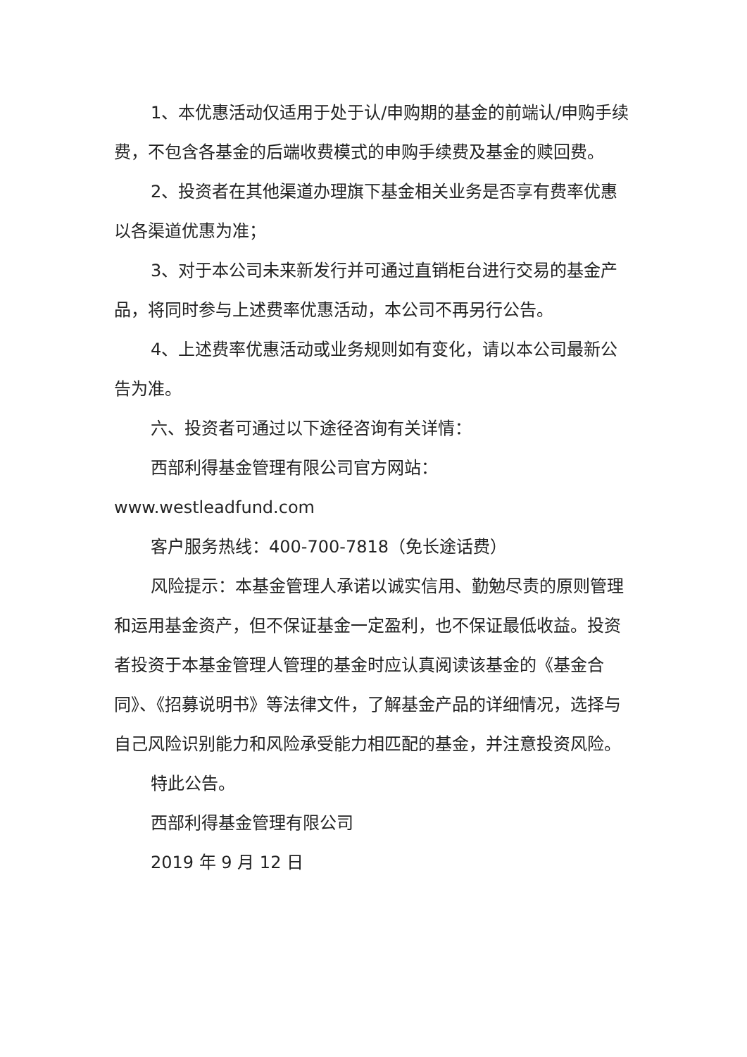1、本优惠活动仅适用于处于认/申购期的基金的前端认/申购手续费，不包含各基金的后端收费模式的申购手续费及基金的赎回费。
2、投资者在其他渠道办理旗下基金相关业务是否享有费率优惠以各渠道优惠为准；
3、对于本公司未来新发行并可通过直销柜台进行交易的基金产品，将同时参与上述费率优惠活动，本公司不再另行公告。
4、上述费率优惠活动或业务规则如有变化，请以本公司最新公告为准。
六、投资者可通过以下途径咨询有关详情：
西部利得基金管理有限公司官方网站：
www.westleadfund.com
客户服务热线：400-700-7818（免长途话费）
风险提示：本基金管理人承诺以诚实信用、勤勉尽责的原则管理和运用基金资产，但不保证基金一定盈利，也不保证最低收益。投资者投资于本基金管理人管理的基金时应认真阅读该基金的《基金合同》、《招募说明书》等法律文件，了解基金产品的详细情况，选择与自己风险识别能力和风险承受能力相匹配的基金，并注意投资风险。
特此公告。
西部利得基金管理有限公司
2019 年 9 月 12 日